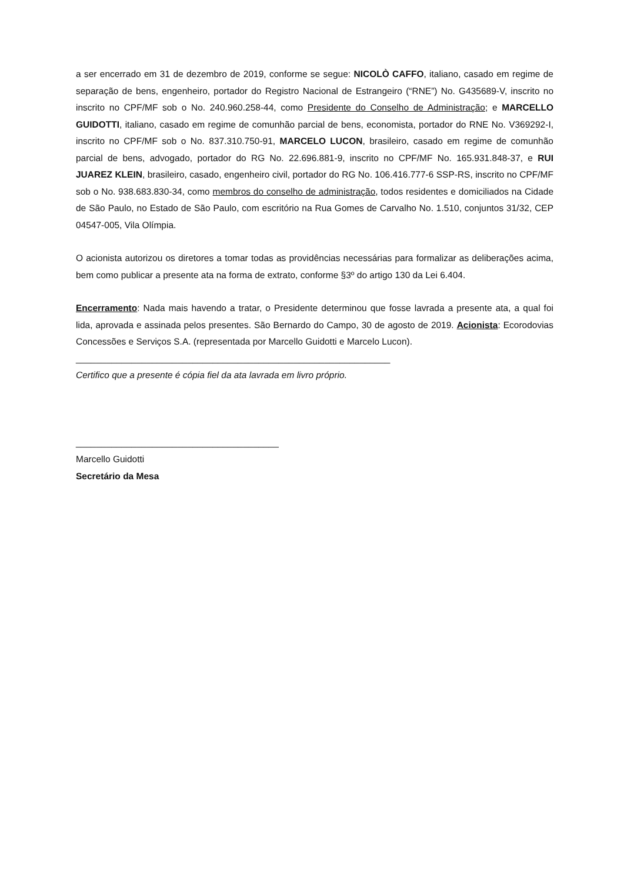a ser encerrado em 31 de dezembro de 2019, conforme se segue: NICOLÒ CAFFO, italiano, casado em regime de separação de bens, engenheiro, portador do Registro Nacional de Estrangeiro (“RNE”) No. G435689-V, inscrito no inscrito no CPF/MF sob o No. 240.960.258-44, como Presidente do Conselho de Administração; e MARCELLO GUIDOTTI, italiano, casado em regime de comunhão parcial de bens, economista, portador do RNE No. V369292-I, inscrito no CPF/MF sob o No. 837.310.750-91, MARCELO LUCON, brasileiro, casado em regime de comunhão parcial de bens, advogado, portador do RG No. 22.696.881-9, inscrito no CPF/MF No. 165.931.848-37, e RUI JUAREZ KLEIN, brasileiro, casado, engenheiro civil, portador do RG No. 106.416.777-6 SSP-RS, inscrito no CPF/MF sob o No. 938.683.830-34, como membros do conselho de administração, todos residentes e domiciliados na Cidade de São Paulo, no Estado de São Paulo, com escritório na Rua Gomes de Carvalho No. 1.510, conjuntos 31/32, CEP 04547-005, Vila Olímpia.
O acionista autorizou os diretores a tomar todas as providências necessárias para formalizar as deliberações acima, bem como publicar a presente ata na forma de extrato, conforme §3º do artigo 130 da Lei 6.404.
Encerramento: Nada mais havendo a tratar, o Presidente determinou que fosse lavrada a presente ata, a qual foi lida, aprovada e assinada pelos presentes. São Bernardo do Campo, 30 de agosto de 2019. Acionista: Ecorodovias Concessões e Serviços S.A. (representada por Marcello Guidotti e Marcelo Lucon).
______________________________________________________________
Certifico que a presente é cópia fiel da ata lavrada em livro próprio.
________________________________________
Marcello Guidotti
Secretário da Mesa